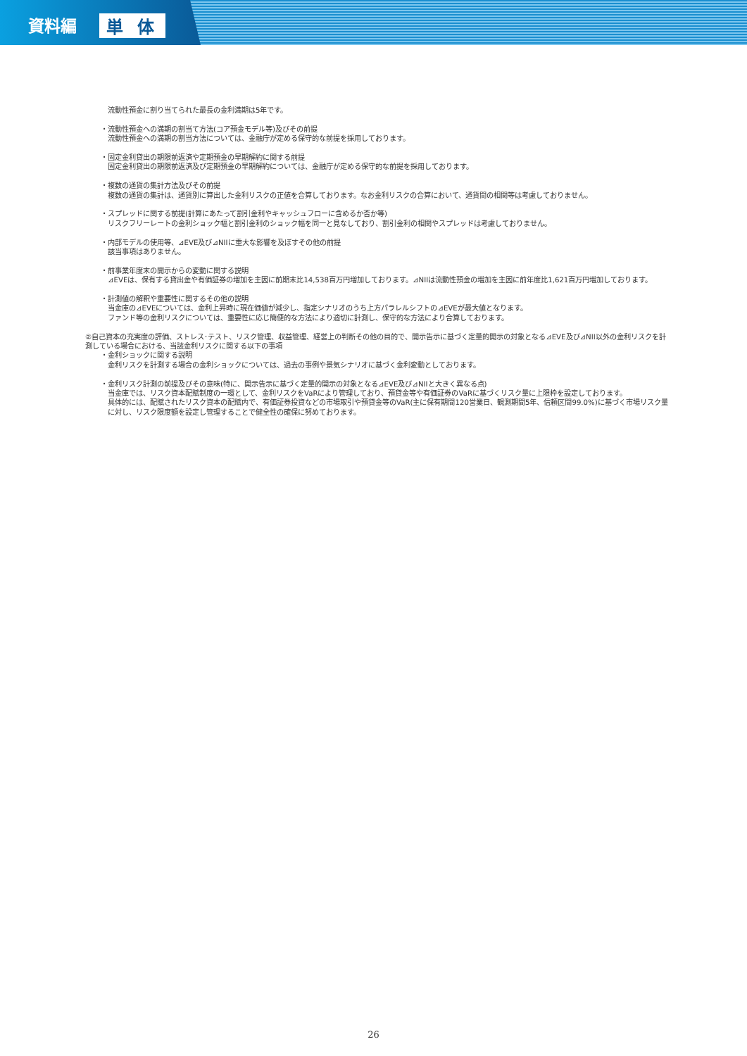資料編 単 体
流動性預金に割り当てられた最長の金利満期は5年です。
・流動性預金への満期の割当て方法(コア預金モデル等)及びその前提
流動性預金への満期の割当方法については、金融庁が定める保守的な前提を採用しております。
・固定金利貸出の期限前返済や定期預金の早期解約に関する前提
固定金利貸出の期限前返済及び定期預金の早期解約については、金融庁が定める保守的な前提を採用しております。
・複数の通貨の集計方法及びその前提
複数の通貨の集計は、通貨別に算出した金利リスクの正値を合算しております。なお金利リスクの合算において、通貨間の相関等は考慮しておりません。
・スプレッドに関する前提(計算にあたって割引金利やキャッシュフローに含めるか否か等)
リスクフリーレートの金利ショック幅と割引金利のショック幅を同一と見なしており、割引金利の相関やスプレッドは考慮しておりません。
・内部モデルの使用等、⊿EVE及び⊿NIIに重大な影響を及ぼすその他の前提
該当事項はありません。
・前事業年度末の開示からの変動に関する説明
⊿EVEは、保有する貸出金や有価証券の増加を主因に前期末比14,538百万円増加しております。⊿NIIは流動性預金の増加を主因に前年度比1,621百万円増加しております。
・計測値の解釈や重要性に関するその他の説明
当金庫の⊿EVEについては、金利上昇時に現在価値が減少し、指定シナリオのうち上方パラレルシフトの⊿EVEが最大値となります。
ファンド等の金利リスクについては、重要性に応じ簡便的な方法により適切に計測し、保守的な方法により合算しております。
②自己資本の充実度の評価、ストレス･テスト、リスク管理、収益管理、経営上の判断その他の目的で、開示告示に基づく定量的開示の対象となる⊿EVE及び⊿NII以外の金利リスクを計測している場合における、当該金利リスクに関する以下の事項
・金利ショックに関する説明
金利リスクを計測する場合の金利ショックについては、過去の事例や景気シナリオに基づく金利変動としております。
・金利リスク計測の前提及びその意味(特に、開示告示に基づく定量的開示の対象となる⊿EVE及び⊿NIIと大きく異なる点)
当金庫では、リスク資本配賦制度の一環として、金利リスクをVaRにより管理しており、預貸金等や有価証券のVaRに基づくリスク量に上限枠を設定しております。
具体的には、配賦されたリスク資本の配賦内で、有価証券投資などの市場取引や預貸金等のVaR(主に保有期間120営業日、観測期間5年、信頼区間99.0%)に基づく市場リスク量に対し、リスク限度額を設定し管理することで健全性の確保に努めております。
26